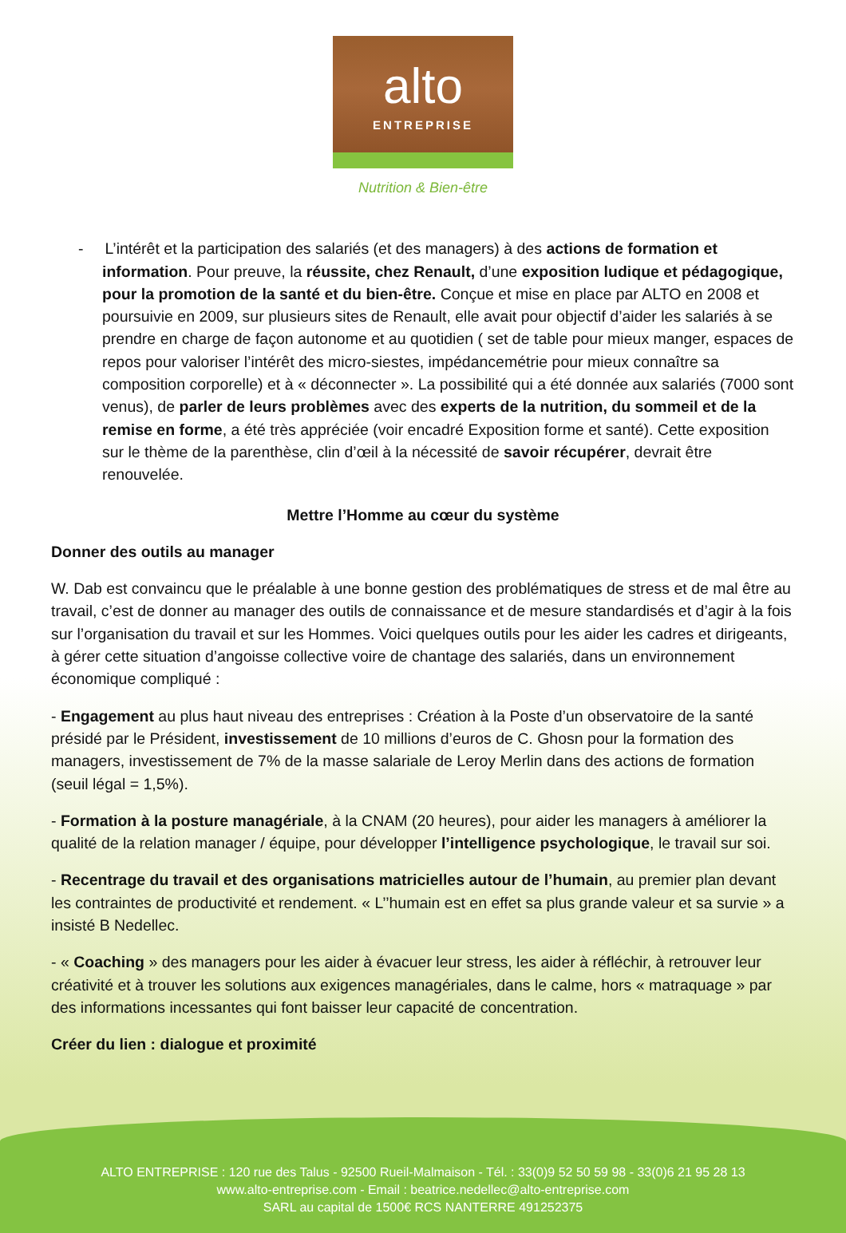alto
ENTREPRISE
Nutrition & Bien-être
- L’intérêt et la participation des salariés (et des managers) à des actions de formation et information. Pour preuve, la réussite, chez Renault, d’une exposition ludique et pédagogique, pour la promotion de la santé et du bien-être. Conçue et mise en place par ALTO en 2008 et poursuivie en 2009, sur plusieurs sites de Renault, elle avait pour objectif d’aider les salariés à se prendre en charge de façon autonome et au quotidien ( set de table pour mieux manger, espaces de repos pour valoriser l’intérêt des micro-siestes, impédancemétrie pour mieux connaître sa composition corporelle) et à « déconnecter ». La possibilité qui a été donnée aux salariés (7000 sont venus), de parler de leurs problèmes avec des experts de la nutrition, du sommeil et de la remise en forme, a été très appréciée (voir encadré Exposition forme et santé). Cette exposition sur le thème de la parenthèse, clin d’œil à la nécessité de savoir récupérer, devrait être renouvelée.
Mettre l’Homme au cœur du système
Donner des outils au manager
W. Dab est convaincu que le préalable à une bonne gestion des problématiques de stress et de mal être au travail, c’est de donner au manager des outils de connaissance et de mesure standardisés et d’agir à la fois sur l’organisation du travail et sur les Hommes. Voici quelques outils pour les aider les cadres et dirigeants, à gérer cette situation d’angoisse collective voire de chantage des salariés, dans un environnement économique compliqué :
- Engagement au plus haut niveau des entreprises : Création à la Poste d’un observatoire de la santé présidé par le Président, investissement de 10 millions d’euros de C. Ghosn pour la formation des managers, investissement de 7% de la masse salariale de Leroy Merlin dans des actions de formation (seuil légal = 1,5%).
- Formation à la posture managériale, à la CNAM (20 heures), pour aider les managers à améliorer la qualité de la relation manager / équipe, pour développer l’intelligence psychologique, le travail sur soi.
- Recentrage du travail et des organisations matricielles autour de l’humain, au premier plan devant les contraintes de productivité et rendement. « L’’humain est en effet sa plus grande valeur et sa survie » a insisté B Nedellec.
- « Coaching » des managers pour les aider à évacuer leur stress, les aider à réfléchir, à retrouver leur créativité et à trouver les solutions aux exigences managériales, dans le calme, hors « matraquage » par des informations incessantes qui font baisser leur capacité de concentration.
Créer du lien : dialogue et proximité
ALTO ENTREPRISE : 120 rue des Talus - 92500 Rueil-Malmaison - Tél. : 33(0)9 52 50 59 98 - 33(0)6 21 95 28 13
www.alto-entreprise.com - Email : beatrice.nedellec@alto-entreprise.com
SARL au capital de 1500€ RCS NANTERRE 491252375